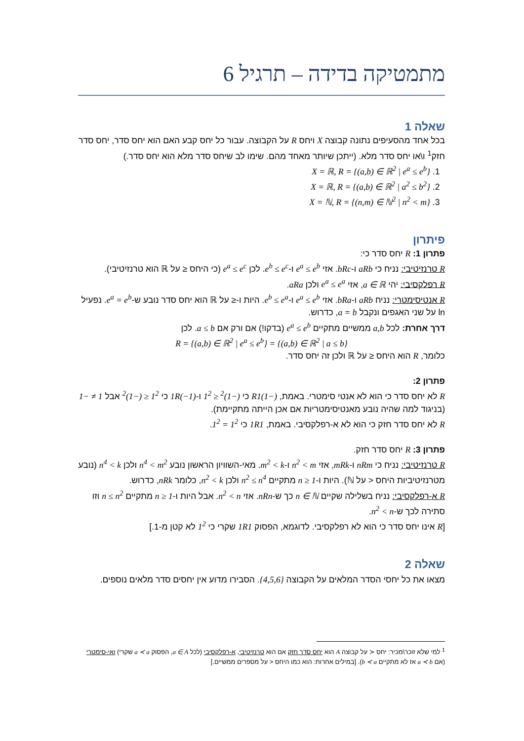מתמטיקה בדידה – תרגיל 6
שאלה 1
בכל אחד מהסעיפים נתונה קבוצה X ויחס R על הקבוצה. עבור כל יחס קבע האם הוא יחס סדר, יחס סדר חזק<sup>1</sup> ו\או יחס סדר מלא. (ייתכן שיותר מאחד מהם. שימו לב שיחס סדר מלא הוא יחס סדר.)
1. X = ℝ, R = {(a,b) ∈ ℝ<sup>2</sup> | e<sup>a</sup> ≤ e<sup>b</sup>}
2. X = ℝ, R = {(a,b) ∈ ℝ<sup>2</sup> | a<sup>2</sup> ≤ b<sup>2</sup>}
3. X = ℕ, R = {(n,m) ∈ ℕ<sup>2</sup> | n<sup>2</sup> < m}
פיתרון
פתרון 1: R יחס סדר כי:
R טרנזיטיבי: נניח כי aRb ו-bRc. אזי e<sup>a</sup> ≤ e<sup>b</sup> ו-e<sup>b</sup> ≤ e<sup>c</sup>. לכן e<sup>a</sup> ≤ e<sup>c</sup> (כי היחס ≤ על ℝ הוא טרנזיטיבי).
R רפלקסיבי: יהי a ∈ ℝ, אזי e<sup>a</sup> ≤ e<sup>a</sup> ולכן aRa.
R אנטיסימטרי: נניח aRb ו-bRa. אזי e<sup>a</sup> ≤ e<sup>b</sup> ו-e<sup>b</sup> ≤ e<sup>a</sup>. היות ו-≤ על ℝ הוא יחס סדר נובע ש-e<sup>a</sup> = e<sup>b</sup>. נפעיל ln על שני האגפים ונקבל a = b, כדרוש.
דרך אחרת: לכל a,b ממשיים מתקיים e<sup>a</sup> ≤ e<sup>b</sup> (בדקו!) אם ורק אם a ≤ b. לכן
R = {(a,b) ∈ ℝ<sup>2</sup> | e<sup>a</sup> ≤ e<sup>b</sup>} = {(a,b) ∈ ℝ<sup>2</sup> | a ≤ b}
כלומר, R הוא היחס ≤ על ℝ ולכן זה יחס סדר.
פתרון 2:
R לא יחס סדר כי הוא לא אנטי סימטרי. באמת, (−1)R1 כי (−1)<sup>2</sup> ≤ 1<sup>2</sup> ו-1R(−1) כי 1<sup>2</sup> ≤ (−1)<sup>2</sup> אבל 1 ≠ −1 (בניגוד למה שהיה נובע מאנטיסימטריות אם אכן הייתה מתקיימת).
R לא יחס סדר חזק כי הוא לא א-רפלקסיבי. באמת, 1R1 כי 1<sup>2</sup> = 1<sup>2</sup>.
פתרון 3: R יחס סדר חזק.
R טרנזיטיבי: נניח כי nRm ו-mRk, אזי n<sup>2</sup> < m ו-m<sup>2</sup> < k. מאי-השוויון הראשון נובע n<sup>4</sup> < m<sup>2</sup> ולכן n<sup>4</sup> < k (נובע מטרנזיטיביות היחס < על ℕ). היות ו-1 ≤ n מתקיים n<sup>2</sup> ≤ n<sup>4</sup> ולכן n<sup>2</sup> < k, כלומר nRk, כדרוש.
R א-רפלקסיבי: נניח בשלילה שקיים n ∈ ℕ כך ש-nRn. אזי n<sup>2</sup> < n. אבל היות ו-1 ≤ n מתקיים n ≤ n<sup>2</sup> וזו סתירה לכך ש-n<sup>2</sup> < n.
[R אינו יחס סדר כי הוא לא רפלקסיבי. לדוגמא, הפסוק 1R1 שקרי כי 1<sup>2</sup> לא קטן מ-1.]
שאלה 2
מצאו את כל יחסי הסדר המלאים על הקבוצה {4,5,6}. הסבירו מדוע אין יחסים סדר מלאים נוספים.
<sup>1</sup> למי שלא זוכר\מכיר: יחס ≺ על קבוצה A הוא יחס סדר חזק אם הוא טרנזיטיבי, א-רפלקסיבי (לכל a ∈ A, הפסוק a ≺ a שקרי) ואי-סימטרי (אם a ≺ b אז לא מתקיים b ≺ a). [במילים אחרות: הוא כמו היחס < על מספרים ממשיים.]